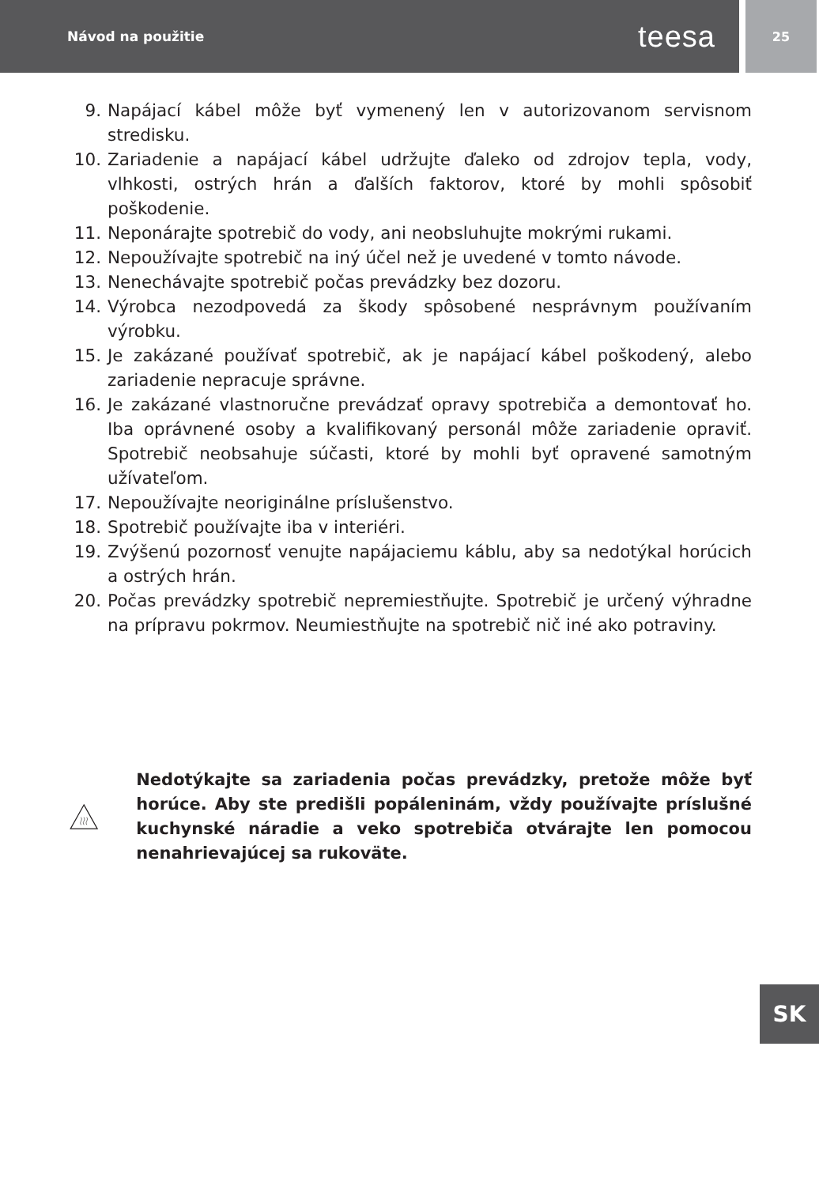Návod na použitie teesa
25
9. Napájací kábel môže byť vymenený len v autorizovanom servisnom stredisku.
10. Zariadenie a napájací kábel udržujte ďaleko od zdrojov tepla, vody, vlhkosti, ostrých hrán a ďalších faktorov, ktoré by mohli spôsobiť poškodenie.
11. Neponárajte spotrebič do vody, ani neobsluhujte mokrými rukami.
12. Nepoužívajte spotrebič na iný účel než je uvedené v tomto návode.
13. Nenechávajte spotrebič počas prevádzky bez dozoru.
14. Výrobca nezodpovedá za škody spôsobené nesprávnym používaním výrobku.
15. Je zakázané používať spotrebič, ak je napájací kábel poškodený, alebo zariadenie nepracuje správne.
16. Je zakázané vlastnoručne prevádzať opravy spotrebiča a demontovať ho. Iba oprávnené osoby a kvalifikovaný personál môže zariadenie opraviť. Spotrebič neobsahuje súčasti, ktoré by mohli byť opravené samotným užívateľom.
17. Nepoužívajte neoriginálne príslušenstvo.
18. Spotrebič používajte iba v interiéri.
19. Zvýšenú pozornosť venujte napájaciemu káblu, aby sa nedotýkal horúcich a ostrých hrán.
20. Počas prevádzky spotrebič nepremiestňujte. Spotrebič je určený výhradne na prípravu pokrmov. Neumiestňujte na spotrebič nič iné ako potraviny.
Nedotýkajte sa zariadenia počas prevádzky, pretože môže byť horúce. Aby ste predišli popáleninám, vždy používajte príslušné kuchynské náradie a veko spotrebiča otvárajte len pomocou nenahrievajúcej sa rukoväte.
SK